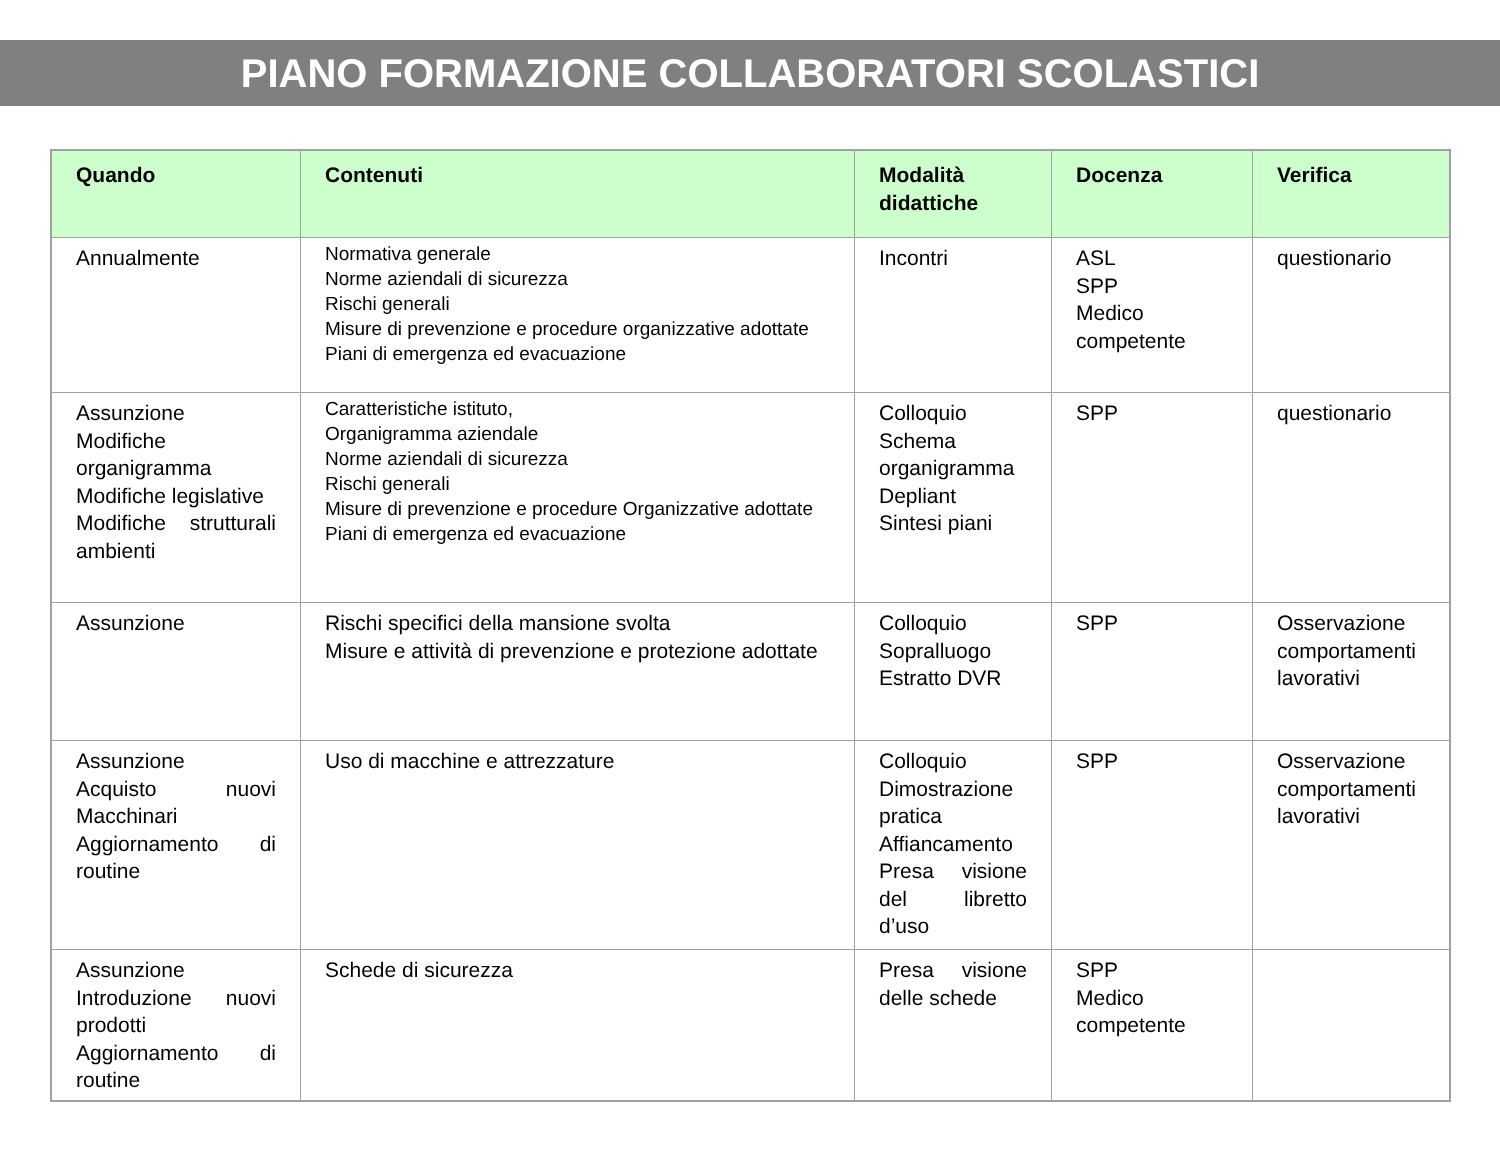PIANO FORMAZIONE COLLABORATORI SCOLASTICI
| Quando | Contenuti | Modalità didattiche | Docenza | Verifica |
| --- | --- | --- | --- | --- |
| Annualmente | Normativa generale Norme aziendali di sicurezza Rischi generali Misure di prevenzione e procedure organizzative adottate Piani di emergenza ed evacuazione | Incontri | ASL SPP Medico competente | questionario |
| Assunzione Modifiche organigramma Modifiche legislative Modifiche strutturali ambienti | Caratteristiche istituto, Organigramma aziendale Norme aziendali di sicurezza Rischi generali Misure di prevenzione e procedure Organizzative adottate Piani di emergenza ed evacuazione | Colloquio Schema organigramma Depliant Sintesi piani | SPP | questionario |
| Assunzione | Rischi specifici della mansione svolta Misure e attività di prevenzione e protezione adottate | Colloquio Sopralluogo Estratto DVR | SPP | Osservazione comportamenti lavorativi |
| Assunzione Acquisto nuovi Macchinari Aggiornamento di routine | Uso di macchine e attrezzature | Colloquio Dimostrazione pratica Affiancamento Presa visione del libretto d’uso | SPP | Osservazione comportamenti lavorativi |
| Assunzione Introduzione nuovi prodotti Aggiornamento di routine | Schede di sicurezza | Presa visione delle schede | SPP Medico competente | |